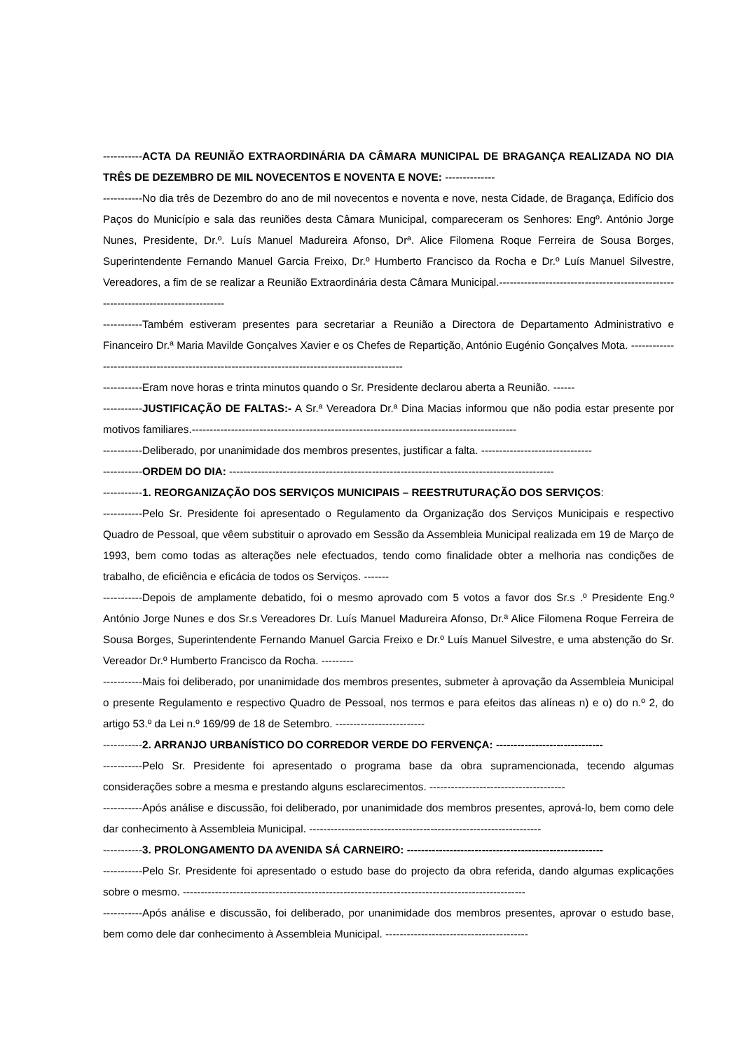-----------ACTA DA REUNIÃO EXTRAORDINÁRIA DA CÂMARA MUNICIPAL DE BRAGANÇA REALIZADA NO DIA TRÊS DE DEZEMBRO DE MIL NOVECENTOS E NOVENTA E NOVE: --------------
-----------No dia três de Dezembro do ano de mil novecentos e noventa e nove, nesta Cidade, de Bragança, Edifício dos Paços do Município e sala das reuniões desta Câmara Municipal, compareceram os Senhores: Engº. António Jorge Nunes, Presidente, Dr.º. Luís Manuel Madureira Afonso, Drª. Alice Filomena Roque Ferreira de Sousa Borges, Superintendente Fernando Manuel Garcia Freixo, Dr.º Humberto Francisco da Rocha e Dr.º Luís Manuel Silvestre, Vereadores, a fim de se realizar a Reunião Extraordinária desta Câmara Municipal.-----------------------------------------------------------------------------------
-----------Também estiveram presentes para secretariar a Reunião a Directora de Departamento Administrativo e Financeiro Dr.ª Maria Mavilde Gonçalves Xavier e os Chefes de Repartição, António Eugénio Gonçalves Mota. ------------------------------------------------------------------------------------------------
-----------Eram nove horas e trinta minutos quando o Sr. Presidente declarou aberta a Reunião. ------
-----------JUSTIFICAÇÃO DE FALTAS:- A Sr.ª Vereadora Dr.ª Dina Macias informou que não podia estar presente por motivos familiares.-------------------------------------------------------------------------------------------
-----------Deliberado, por unanimidade dos membros presentes, justificar a falta. -------------------------------
-----------ORDEM DO DIA: -------------------------------------------------------------------------------------------
-----------1. REORGANIZAÇÃO DOS SERVIÇOS MUNICIPAIS – REESTRUTURAÇÃO DOS SERVIÇOS:
-----------Pelo Sr. Presidente foi apresentado o Regulamento da Organização dos Serviços Municipais e respectivo Quadro de Pessoal, que vêem substituir o aprovado em Sessão da Assembleia Municipal realizada em 19 de Março de 1993, bem como todas as alterações nele efectuados, tendo como finalidade obter a melhoria nas condições de trabalho, de eficiência e eficácia de todos os Serviços. -------
-----------Depois de amplamente debatido, foi o mesmo aprovado com 5 votos a favor dos Sr.s .º Presidente Eng.º António Jorge Nunes e dos Sr.s Vereadores Dr. Luís Manuel Madureira Afonso, Dr.ª Alice Filomena Roque Ferreira de Sousa Borges, Superintendente Fernando Manuel Garcia Freixo e Dr.º Luís Manuel Silvestre, e uma abstenção do Sr. Vereador Dr.º Humberto Francisco da Rocha. ---------
-----------Mais foi deliberado, por unanimidade dos membros presentes, submeter à aprovação da Assembleia Municipal o presente Regulamento e respectivo Quadro de Pessoal, nos termos e para efeitos das alíneas n) e o) do n.º 2, do artigo 53.º da Lei n.º 169/99 de 18 de Setembro. -------------------------
-----------2. ARRANJO URBANÍSTICO DO CORREDOR VERDE DO FERVENÇA: ------------------------------
-----------Pelo Sr. Presidente foi apresentado o programa base da obra supramencionada, tecendo algumas considerações sobre a mesma e prestando alguns esclarecimentos. --------------------------------------
-----------Após análise e discussão, foi deliberado, por unanimidade dos membros presentes, aprová-lo, bem como dele dar conhecimento à Assembleia Municipal. -----------------------------------------------------------------
-----------3. PROLONGAMENTO DA AVENIDA SÁ CARNEIRO: -------------------------------------------------------
-----------Pelo Sr. Presidente foi apresentado o estudo base do projecto da obra referida, dando algumas explicações sobre o mesmo. ------------------------------------------------------------------------------------------------
-----------Após análise e discussão, foi deliberado, por unanimidade dos membros presentes, aprovar o estudo base, bem como dele dar conhecimento à Assembleia Municipal. ----------------------------------------